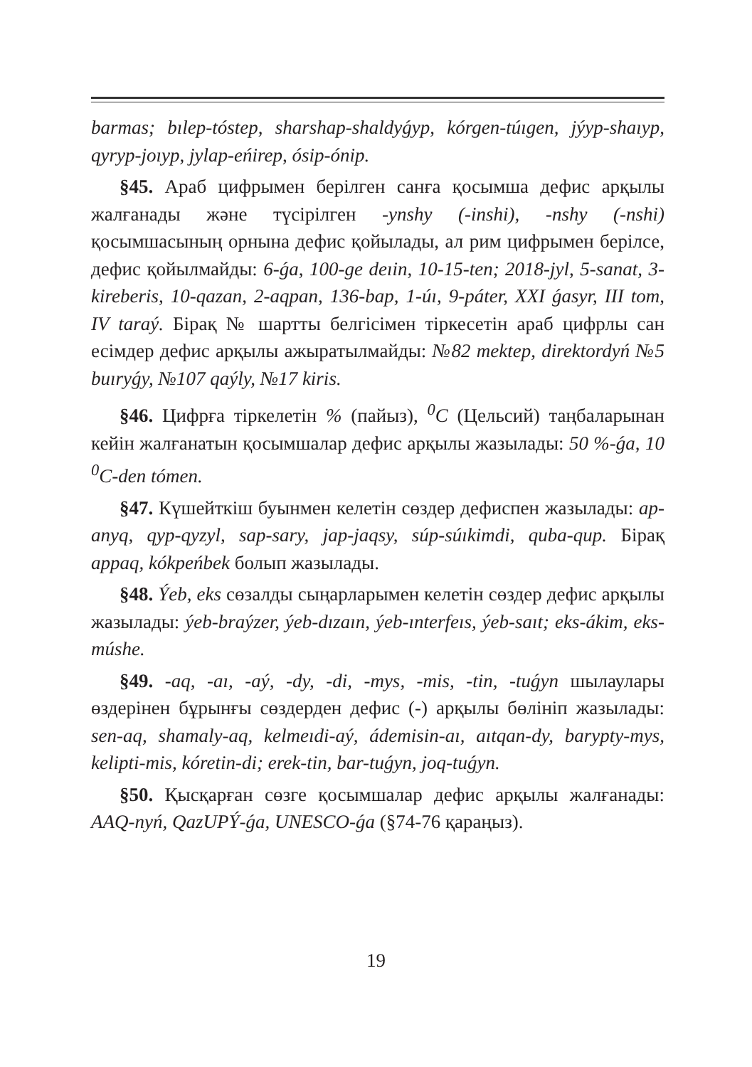barmas; bılep-tóstep, sharshap-shaldyǵyp, kórgen-túıgen, jýyp-shaıyp, qyryp-joıyp, jylap-eńirep, ósip-ónip.
§45. Араб цифрымен берілген санға қосымша дефис арқылы жалғанады және түсірілген -ynshy (-inshi), -nshy (-nshi) қосымшасының орнына дефис қойылады, ал рим цифрымен берілсе, дефис қойылмайды: 6-ǵa, 100-ge deıin, 10-15-ten; 2018-jyl, 5-sanat, 3-kireberis, 10-qazan, 2-aqpan, 136-bap, 1-úı, 9-páter, XXI ǵasyr, III tom, IV taraý. Бірақ № шартты белгісімен тіркесетін араб цифрлы сан есімдер дефис арқылы ажыратылмайды: №82 mektep, direktordyń №5 buıryǵy, №107 qaýly, №17 kiris.
§46. Цифрға тіркелетін % (пайыз), <sup>0</sup>C (Цельсий) таңбаларынан кейін жалғанатын қосымшалар дефис арқылы жазылады: 50 %-ǵa, 10 <sup>0</sup>C-den tómen.
§47. Күшейткіш буынмен келетін сөздер дефиспен жазылады: ap-anyq, qyp-qyzyl, sap-sary, jap-jaqsy, súp-súıkimdi, quba-qup. Бірақ appaq, kókpeńbek болып жазылады.
§48. Ýeb, eks сөзалды сыңарларымен келетін сөздер дефис арқылы жазылады: ýeb-braýzer, ýeb-dızaın, ýeb-ınterfeıs, ýeb-saıt; eks-ákim, eks-múshe.
§49. -aq, -aı, -aý, -dy, -di, -mys, -mis, -tin, -tuǵyn шылаулары өздерінен бұрынғы сөздерден дефис (-) арқылы бөлініп жазылады: sen-aq, shamaly-aq, kelmeıdi-aý, ádemisin-aı, aıtqan-dy, barypty-mys, kelipti-mis, kóretin-di; erek-tin, bar-tuǵyn, joq-tuǵyn.
§50. Қысқарған сөзге қосымшалар дефис арқылы жалғанады: AAQ-nyń, QazUPÝ-ǵa, UNESCO-ǵa (§74-76 қараңыз).
19